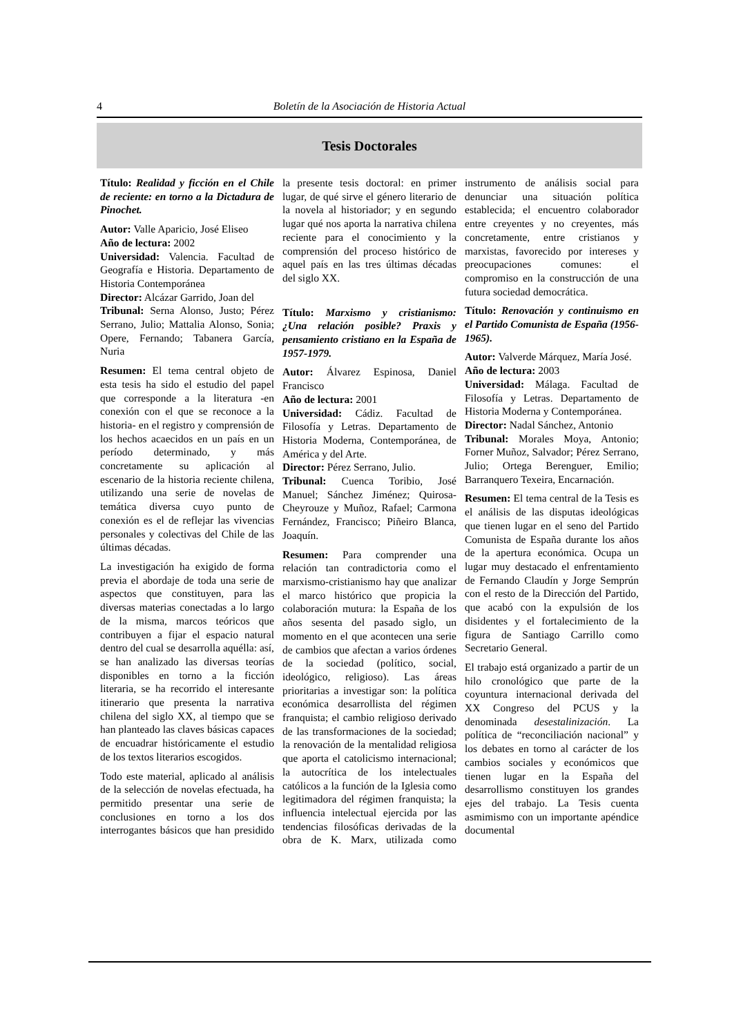4 Boletín de la Asociación de Historia Actual
Tesis Doctorales
Título: Realidad y ficción en el Chile de reciente: en torno a la Dictadura de Pinochet.
Autor: Valle Aparicio, José Eliseo
Año de lectura: 2002
Universidad: Valencia. Facultad de Geografía e Historia. Departamento de Historia Contemporánea
Director: Alcázar Garrido, Joan del
Tribunal: Serna Alonso, Justo; Pérez Serrano, Julio; Mattalia Alonso, Sonia; Opere, Fernando; Tabanera García, Nuria
Resumen: El tema central objeto de esta tesis ha sido el estudio del papel que corresponde a la literatura -en conexión con el que se reconoce a la historia- en el registro y comprensión de los hechos acaecidos en un país en un período determinado, y más concretamente su aplicación al escenario de la historia reciente chilena, utilizando una serie de novelas de temática diversa cuyo punto de conexión es el de reflejar las vivencias personales y colectivas del Chile de las últimas décadas.
La investigación ha exigido de forma previa el abordaje de toda una serie de aspectos que constituyen, para las diversas materias conectadas a lo largo de la misma, marcos teóricos que contribuyen a fijar el espacio natural dentro del cual se desarrolla aquélla: así, se han analizado las diversas teorías disponibles en torno a la ficción literaria, se ha recorrido el interesante itinerario que presenta la narrativa chilena del siglo XX, al tiempo que se han planteado las claves básicas capaces de encuadrar históricamente el estudio de los textos literarios escogidos.
Todo este material, aplicado al análisis de la selección de novelas efectuada, ha permitido presentar una serie de conclusiones en torno a los dos interrogantes básicos que han presidido la presente tesis doctoral: en primer lugar, de qué sirve el género literario de la novela al historiador; y en segundo lugar qué nos aporta la narrativa chilena reciente para el conocimiento y la comprensión del proceso histórico de aquel país en las tres últimas décadas del siglo XX.
Título: Marxismo y cristianismo: ¿Una relación posible? Praxis y pensamiento cristiano en la España de 1957-1979.
Autor: Álvarez Espinosa, Daniel Francisco
Año de lectura: 2001
Universidad: Cádiz. Facultad de Filosofía y Letras. Departamento de Historia Moderna, Contemporánea, de América y del Arte.
Director: Pérez Serrano, Julio.
Tribunal: Cuenca Toribio, José Manuel; Sánchez Jiménez; Quirosa-Cheyrouze y Muñoz, Rafael; Carmona Fernández, Francisco; Piñeiro Blanca, Joaquín.
Resumen: Para comprender una relación tan contradictoria como el marxismo-cristianismo hay que analizar el marco histórico que propicia la colaboración mutura: la España de los años sesenta del pasado siglo, un momento en el que acontecen una serie de cambios que afectan a varios órdenes de la sociedad (político, social, ideológico, religioso). Las áreas prioritarias a investigar son: la política económica desarrollista del régimen franquista; el cambio religioso derivado de las transformaciones de la sociedad; la renovación de la mentalidad religiosa que aporta el catolicismo internacional; la autocrítica de los intelectuales católicos a la función de la Iglesia como legitimadora del régimen franquista; la influencia intelectual ejercida por las tendencias filosóficas derivadas de la obra de K. Marx, utilizada como instrumento de análisis social para denunciar una situación política establecida; el encuentro colaborador entre creyentes y no creyentes, más concretamente, entre cristianos y marxistas, favorecido por intereses y preocupaciones comunes: el compromiso en la construcción de una futura sociedad democrática.
Título: Renovación y continuismo en el Partido Comunista de España (1956-1965).
Autor: Valverde Márquez, María José.
Año de lectura: 2003
Universidad: Málaga. Facultad de Filosofía y Letras. Departamento de Historia Moderna y Contemporánea.
Director: Nadal Sánchez, Antonio
Tribunal: Morales Moya, Antonio; Forner Muñoz, Salvador; Pérez Serrano, Julio; Ortega Berenguer, Emilio; Barranquero Texeira, Encarnación.
Resumen: El tema central de la Tesis es el análisis de las disputas ideológicas que tienen lugar en el seno del Partido Comunista de España durante los años de la apertura económica. Ocupa un lugar muy destacado el enfrentamiento de Fernando Claudín y Jorge Semprún con el resto de la Dirección del Partido, que acabó con la expulsión de los disidentes y el fortalecimiento de la figura de Santiago Carrillo como Secretario General.
El trabajo está organizado a partir de un hilo cronológico que parte de la coyuntura internacional derivada del XX Congreso del PCUS y la denominada desestalinización. La política de “reconciliación nacional” y los debates en torno al carácter de los cambios sociales y económicos que tienen lugar en la España del desarrollismo constituyen los grandes ejes del trabajo. La Tesis cuenta asmimismo con un importante apéndice documental